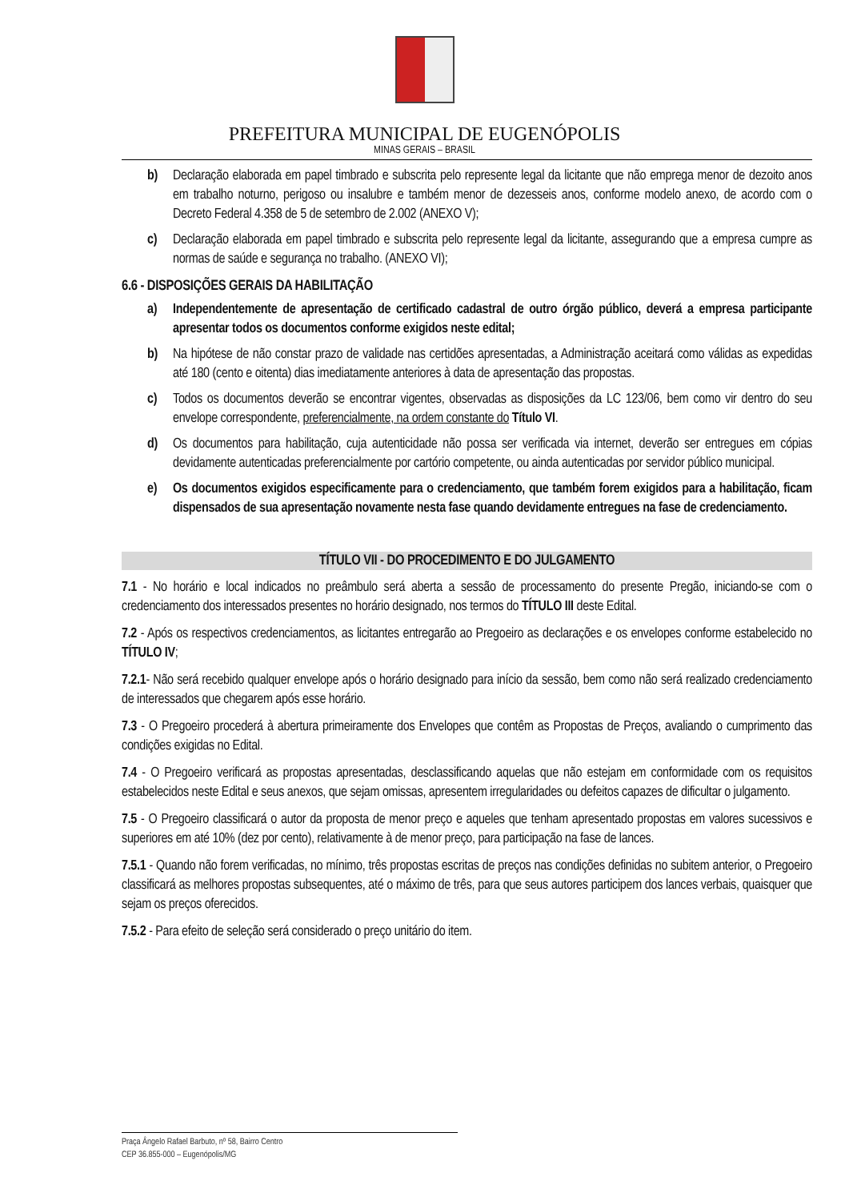PREFEITURA MUNICIPAL DE EUGENÓPOLIS
MINAS GERAIS – BRASIL
b) Declaração elaborada em papel timbrado e subscrita pelo represente legal da licitante que não emprega menor de dezoito anos em trabalho noturno, perigoso ou insalubre e também menor de dezesseis anos, conforme modelo anexo, de acordo com o Decreto Federal 4.358 de 5 de setembro de 2.002 (ANEXO V);
c) Declaração elaborada em papel timbrado e subscrita pelo represente legal da licitante, assegurando que a empresa cumpre as normas de saúde e segurança no trabalho. (ANEXO VI);
6.6 - DISPOSIÇÕES GERAIS DA HABILITAÇÃO
a) Independentemente de apresentação de certificado cadastral de outro órgão público, deverá a empresa participante apresentar todos os documentos conforme exigidos neste edital;
b) Na hipótese de não constar prazo de validade nas certidões apresentadas, a Administração aceitará como válidas as expedidas até 180 (cento e oitenta) dias imediatamente anteriores à data de apresentação das propostas.
c) Todos os documentos deverão se encontrar vigentes, observadas as disposições da LC 123/06, bem como vir dentro do seu envelope correspondente, preferencialmente, na ordem constante do Título VI.
d) Os documentos para habilitação, cuja autenticidade não possa ser verificada via internet, deverão ser entregues em cópias devidamente autenticadas preferencialmente por cartório competente, ou ainda autenticadas por servidor público municipal.
e) Os documentos exigidos especificamente para o credenciamento, que também forem exigidos para a habilitação, ficam dispensados de sua apresentação novamente nesta fase quando devidamente entregues na fase de credenciamento.
TÍTULO VII - DO PROCEDIMENTO E DO JULGAMENTO
7.1 - No horário e local indicados no preâmbulo será aberta a sessão de processamento do presente Pregão, iniciando-se com o credenciamento dos interessados presentes no horário designado, nos termos do TÍTULO III deste Edital.
7.2 - Após os respectivos credenciamentos, as licitantes entregarão ao Pregoeiro as declarações e os envelopes conforme estabelecido no TÍTULO IV;
7.2.1- Não será recebido qualquer envelope após o horário designado para início da sessão, bem como não será realizado credenciamento de interessados que chegarem após esse horário.
7.3 - O Pregoeiro procederá à abertura primeiramente dos Envelopes que contêm as Propostas de Preços, avaliando o cumprimento das condições exigidas no Edital.
7.4 - O Pregoeiro verificará as propostas apresentadas, desclassificando aquelas que não estejam em conformidade com os requisitos estabelecidos neste Edital e seus anexos, que sejam omissas, apresentem irregularidades ou defeitos capazes de dificultar o julgamento.
7.5 - O Pregoeiro classificará o autor da proposta de menor preço e aqueles que tenham apresentado propostas em valores sucessivos e superiores em até 10% (dez por cento), relativamente à de menor preço, para participação na fase de lances.
7.5.1 - Quando não forem verificadas, no mínimo, três propostas escritas de preços nas condições definidas no subitem anterior, o Pregoeiro classificará as melhores propostas subsequentes, até o máximo de três, para que seus autores participem dos lances verbais, quaisquer que sejam os preços oferecidos.
7.5.2 - Para efeito de seleção será considerado o preço unitário do item.
Praça Ângelo Rafael Barbuto, nº 58, Bairro Centro
CEP 36.855-000 – Eugenópolis/MG